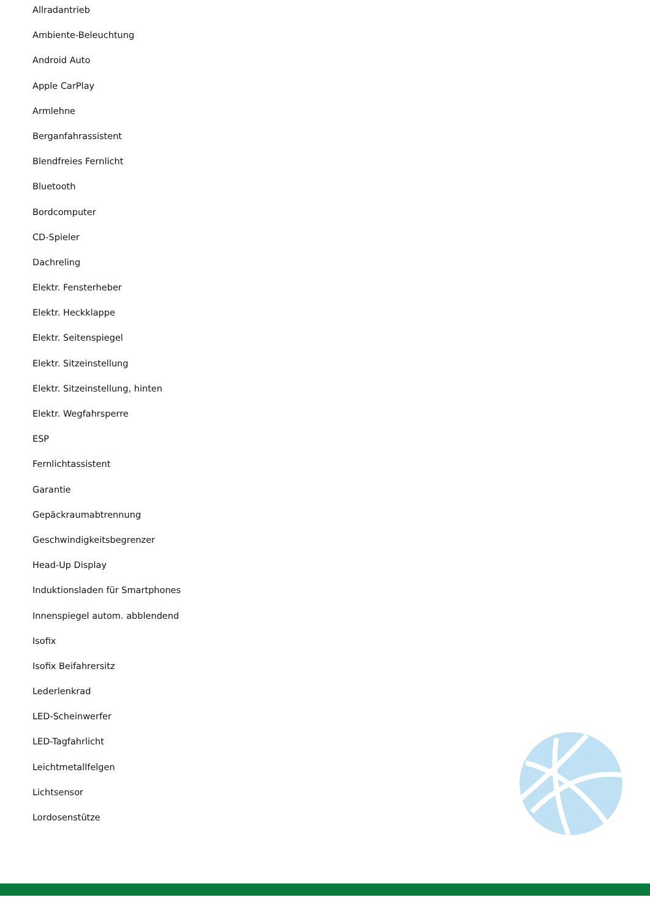Allradantrieb
Ambiente-Beleuchtung
Android Auto
Apple CarPlay
Armlehne
Berganfahrassistent
Blendfreies Fernlicht
Bluetooth
Bordcomputer
CD-Spieler
Dachreling
Elektr. Fensterheber
Elektr. Heckklappe
Elektr. Seitenspiegel
Elektr. Sitzeinstellung
Elektr. Sitzeinstellung, hinten
Elektr. Wegfahrsperre
ESP
Fernlichtassistent
Garantie
Gepäckraumabtrennung
Geschwindigkeitsbegrenzer
Head-Up Display
Induktionsladen für Smartphones
Innenspiegel autom. abblendend
Isofix
Isofix Beifahrersitz
Lederlenkrad
LED-Scheinwerfer
LED-Tagfahrlicht
Leichtmetallfelgen
Lichtsensor
Lordosenstütze